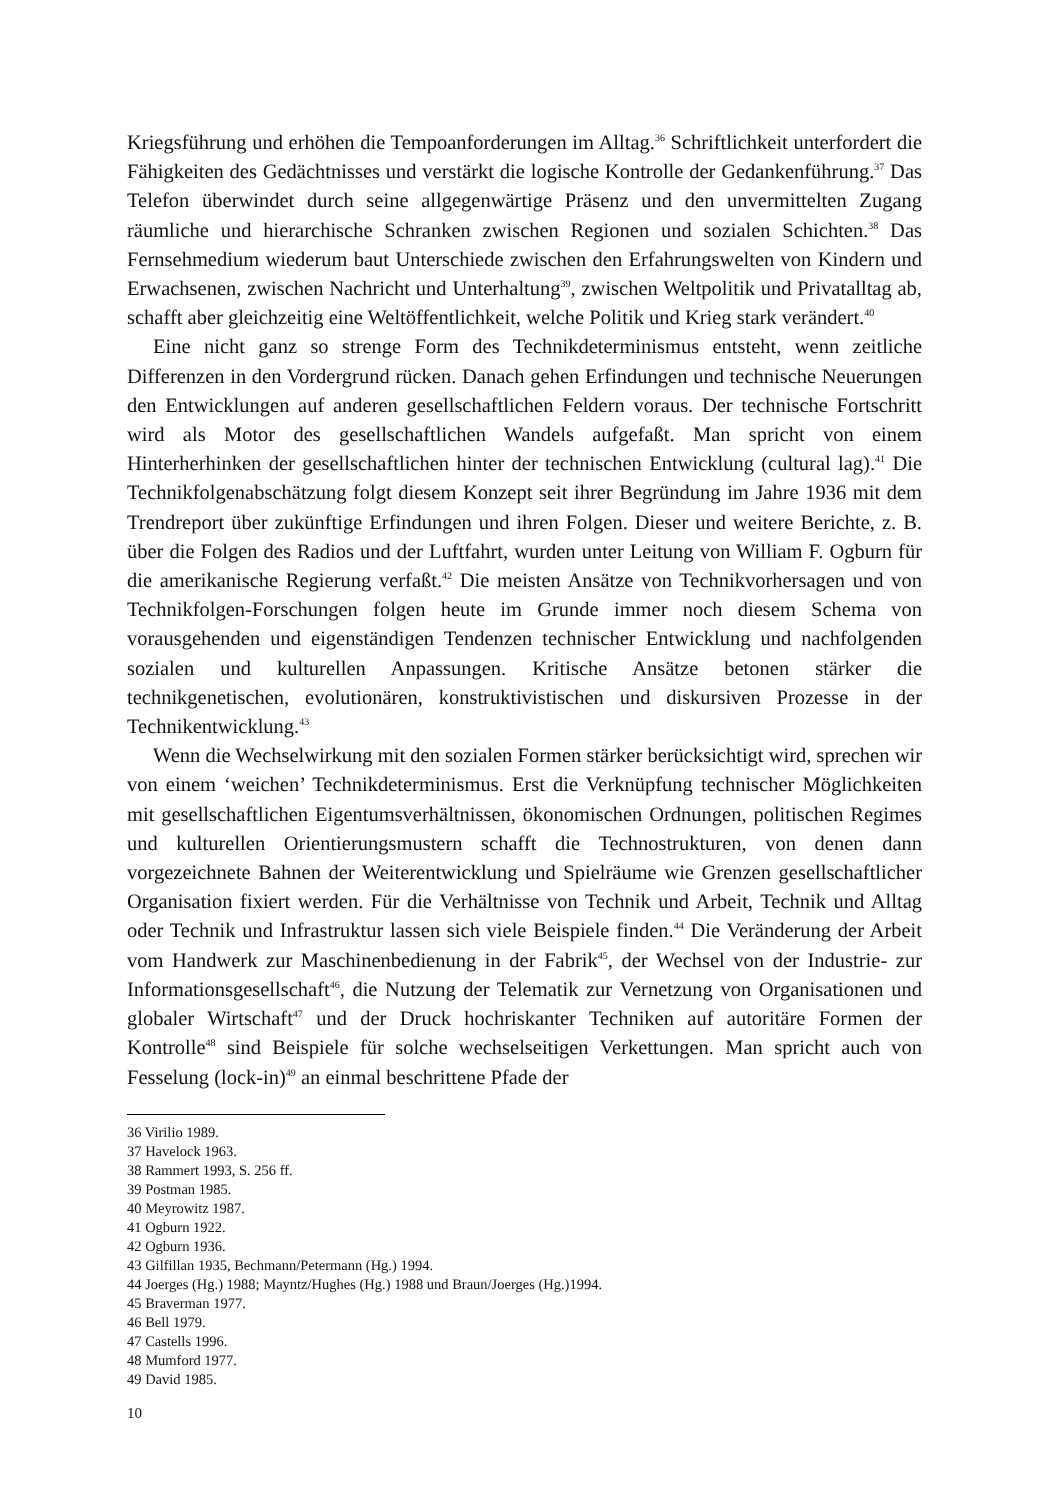Kriegsführung und erhöhen die Tempoanforderungen im Alltag.<sup>36</sup> Schriftlichkeit unterfordert die Fähigkeiten des Gedächtnisses und verstärkt die logische Kontrolle der Gedankenführung.<sup>37</sup> Das Telefon überwindet durch seine allgegenwärtige Präsenz und den unvermittelten Zugang räumliche und hierarchische Schranken zwischen Regionen und sozialen Schichten.<sup>38</sup> Das Fernsehmedium wiederum baut Unterschiede zwischen den Erfahrungswelten von Kindern und Erwachsenen, zwischen Nachricht und Unterhaltung<sup>39</sup>, zwischen Weltpolitik und Privatalltag ab, schafft aber gleichzeitig eine Weltöffentlichkeit, welche Politik und Krieg stark verändert.<sup>40</sup>
Eine nicht ganz so strenge Form des Technikdeterminismus entsteht, wenn zeitliche Differenzen in den Vordergrund rücken. Danach gehen Erfindungen und technische Neuerungen den Entwicklungen auf anderen gesellschaftlichen Feldern voraus. Der technische Fortschritt wird als Motor des gesellschaftlichen Wandels aufgefaßt. Man spricht von einem Hinterherhinken der gesellschaftlichen hinter der technischen Entwicklung (cultural lag).<sup>41</sup> Die Technikfolgenabschätzung folgt diesem Konzept seit ihrer Begründung im Jahre 1936 mit dem Trendreport über zukünftige Erfindungen und ihren Folgen. Dieser und weitere Berichte, z. B. über die Folgen des Radios und der Luftfahrt, wurden unter Leitung von William F. Ogburn für die amerikanische Regierung verfaßt.<sup>42</sup> Die meisten Ansätze von Technikvorhersagen und von Technikfolgen-Forschungen folgen heute im Grunde immer noch diesem Schema von vorausgehenden und eigenständigen Tendenzen technischer Entwicklung und nachfolgenden sozialen und kulturellen Anpassungen. Kritische Ansätze betonen stärker die technikgenetischen, evolutionären, konstruktivistischen und diskursiven Prozesse in der Technikentwicklung.<sup>43</sup>
Wenn die Wechselwirkung mit den sozialen Formen stärker berücksichtigt wird, sprechen wir von einem ‘weichen’ Technikdeterminismus. Erst die Verknüpfung technischer Möglichkeiten mit gesellschaftlichen Eigentumsverhältnissen, ökonomischen Ordnungen, politischen Regimes und kulturellen Orientierungsmustern schafft die Technostrukturen, von denen dann vorgezeichnete Bahnen der Weiterentwicklung und Spielräume wie Grenzen gesellschaftlicher Organisation fixiert werden. Für die Verhältnisse von Technik und Arbeit, Technik und Alltag oder Technik und Infrastruktur lassen sich viele Beispiele finden.<sup>44</sup> Die Veränderung der Arbeit vom Handwerk zur Maschinenbedienung in der Fabrik<sup>45</sup>, der Wechsel von der Industrie- zur Informationsgesellschaft<sup>46</sup>, die Nutzung der Telematik zur Vernetzung von Organisationen und globaler Wirtschaft<sup>47</sup> und der Druck hochriskanter Techniken auf autoritäre Formen der Kontrolle<sup>48</sup> sind Beispiele für solche wechselseitigen Verkettungen. Man spricht auch von Fesselung (lock-in)<sup>49</sup> an einmal beschrittene Pfade der
36 Virilio 1989.
37 Havelock 1963.
38 Rammert 1993, S. 256 ff.
39 Postman 1985.
40 Meyrowitz 1987.
41 Ogburn 1922.
42 Ogburn 1936.
43 Gilfillan 1935, Bechmann/Petermann (Hg.) 1994.
44 Joerges (Hg.) 1988; Mayntz/Hughes (Hg.) 1988 und Braun/Joerges (Hg.)1994.
45 Braverman 1977.
46 Bell 1979.
47 Castells 1996.
48 Mumford 1977.
49 David 1985.
10